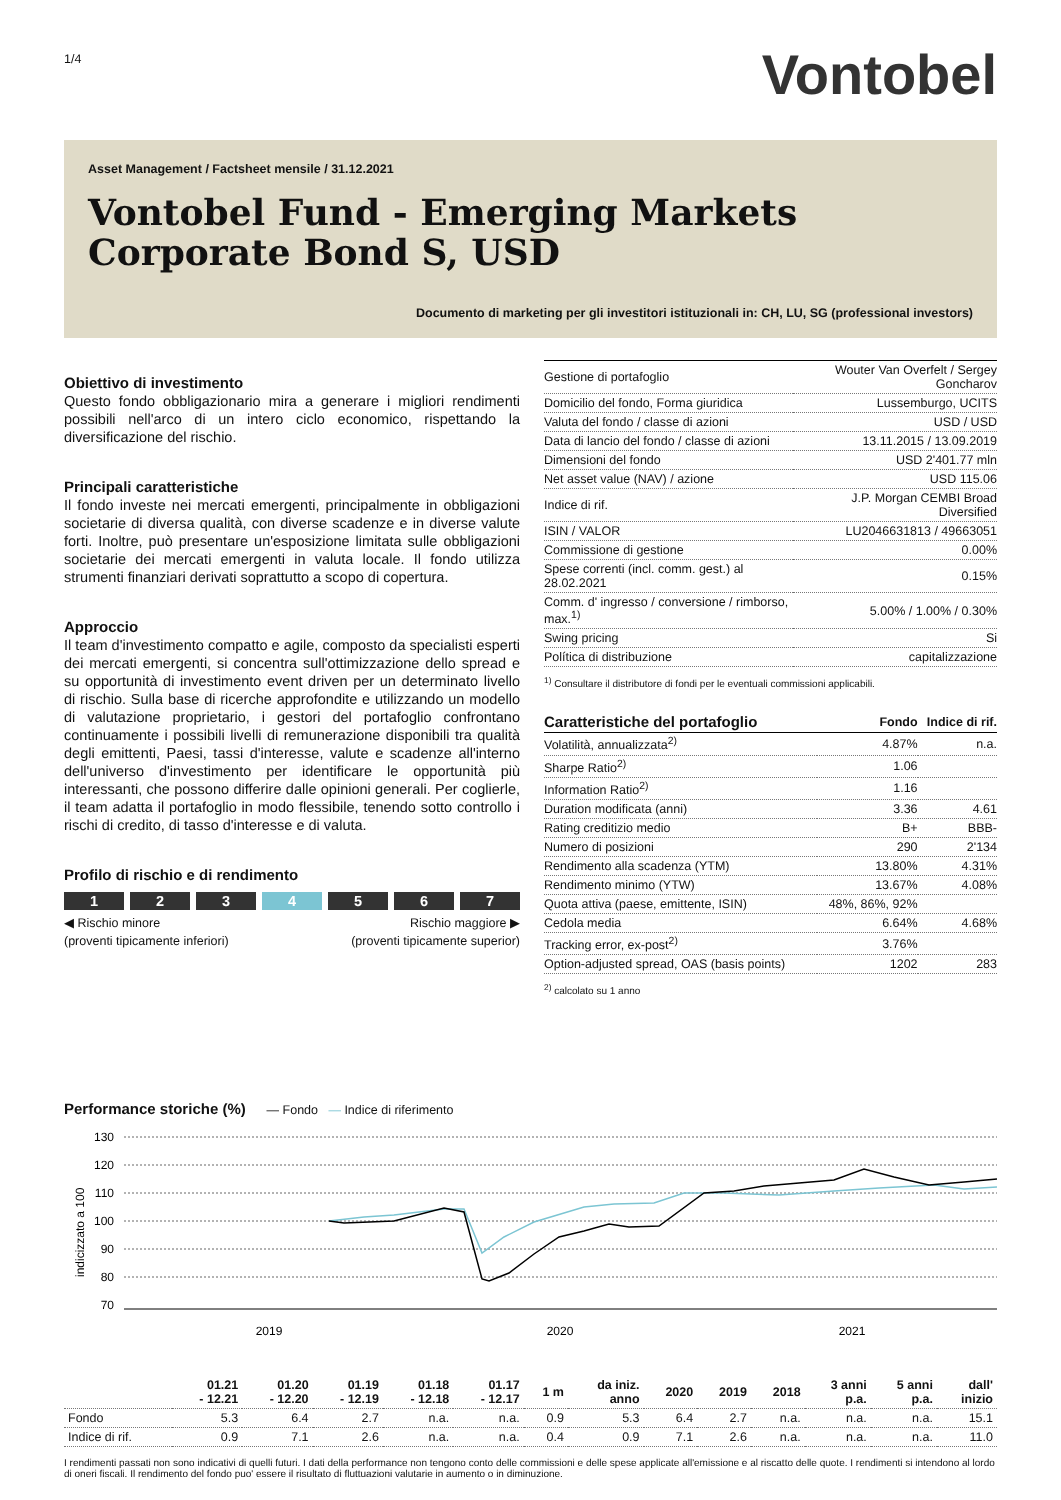1/4
Vontobel
Asset Management / Factsheet mensile / 31.12.2021
Vontobel Fund - Emerging Markets Corporate Bond S, USD
Documento di marketing per gli investitori istituzionali in: CH, LU, SG (professional investors)
Obiettivo di investimento
Questo fondo obbligazionario mira a generare i migliori rendimenti possibili nell'arco di un intero ciclo economico, rispettando la diversificazione del rischio.
Principali caratteristiche
Il fondo investe nei mercati emergenti, principalmente in obbligazioni societarie di diversa qualità, con diverse scadenze e in diverse valute forti. Inoltre, può presentare un'esposizione limitata sulle obbligazioni societarie dei mercati emergenti in valuta locale. Il fondo utilizza strumenti finanziari derivati soprattutto a scopo di copertura.
Approccio
Il team d'investimento compatto e agile, composto da specialisti esperti dei mercati emergenti, si concentra sull'ottimizzazione dello spread e su opportunità di investimento event driven per un determinato livello di rischio. Sulla base di ricerche approfondite e utilizzando un modello di valutazione proprietario, i gestori del portafoglio confrontano continuamente i possibili livelli di remunerazione disponibili tra qualità degli emittenti, Paesi, tassi d'interesse, valute e scadenze all'interno dell'universo d'investimento per identificare le opportunità più interessanti, che possono differire dalle opinioni generali. Per coglierle, il team adatta il portafoglio in modo flessibile, tenendo sotto controllo i rischi di credito, di tasso d'interesse e di valuta.
Profilo di rischio e di rendimento
1 2 3 4 5 6 7
◀ Rischio minore
(proventi tipicamente inferiori) Rischio maggiore ▶
(proventi tipicamente superior)
| Gestione di portafoglio | Wouter Van Overfelt / Sergey Goncharov |
| Domicilio del fondo, Forma giuridica | Lussemburgo, UCITS |
| Valuta del fondo / classe di azioni | USD / USD |
| Data di lancio del fondo / classe di azioni | 13.11.2015 / 13.09.2019 |
| Dimensioni del fondo | USD 2'401.77 mln |
| Net asset value (NAV) / azione | USD 115.06 |
| Indice di rif. | J.P. Morgan CEMBI Broad Diversified |
| ISIN / VALOR | LU2046631813 / 49663051 |
| Commissione di gestione | 0.00% |
| Spese correnti (incl. comm. gest.) al 28.02.2021 | 0.15% |
| Comm. d' ingresso / conversione / rimborso, max.<sup>1)</sup> | 5.00% / 1.00% / 0.30% |
| Swing pricing | Si |
| Política di distribuzione | capitalizzazione |
<sup>1)</sup> Consultare il distributore di fondi per le eventuali commissioni applicabili.
| Caratteristiche del portafoglio | Fondo | Indice di rif. |
| --- | --- | --- |
| Volatilità, annualizzata<sup>2)</sup> | 4.87% | n.a. |
| Sharpe Ratio<sup>2)</sup> | 1.06 | |
| Information Ratio<sup>2)</sup> | 1.16 | |
| Duration modificata (anni) | 3.36 | 4.61 |
| Rating creditizio medio | B+ | BBB- |
| Numero di posizioni | 290 | 2'134 |
| Rendimento alla scadenza (YTM) | 13.80% | 4.31% |
| Rendimento minimo (YTW) | 13.67% | 4.08% |
| Quota attiva (paese, emittente, ISIN) | 48%, 86%, 92% | |
| Cedola media | 6.64% | 4.68% |
| Tracking error, ex-post<sup>2)</sup> | 3.76% | |
| Option-adjusted spread, OAS (basis points) | 1202 | 283 |
<sup>2)</sup> calcolato su 1 anno
Performance storiche (%) — Fondo — Indice di riferimento
indicizzato a 100
130
120
110
100
90
80
70
2019
2020
2021
| | 01.21 - 12.21 | 01.20 - 12.20 | 01.19 - 12.19 | 01.18 - 12.18 | 01.17 - 12.17 | 1 m | da iniz. anno | 2020 | 2019 | 2018 | 3 anni p.a. | 5 anni p.a. | dall' inizio |
| --- | --- | --- | --- | --- | --- | --- | --- | --- | --- | --- | --- | --- | --- |
| Fondo | 5.3 | 6.4 | 2.7 | n.a. | n.a. | 0.9 | 5.3 | 6.4 | 2.7 | n.a. | n.a. | n.a. | 15.1 |
| Indice di rif. | 0.9 | 7.1 | 2.6 | n.a. | n.a. | 0.4 | 0.9 | 7.1 | 2.6 | n.a. | n.a. | n.a. | 11.0 |
I rendimenti passati non sono indicativi di quelli futuri. I dati della performance non tengono conto delle commissioni e delle spese applicate all'emissione e al riscatto delle quote. I rendimenti si intendono al lordo di oneri fiscali. Il rendimento del fondo puo' essere il risultato di fluttuazioni valutarie in aumento o in diminuzione.